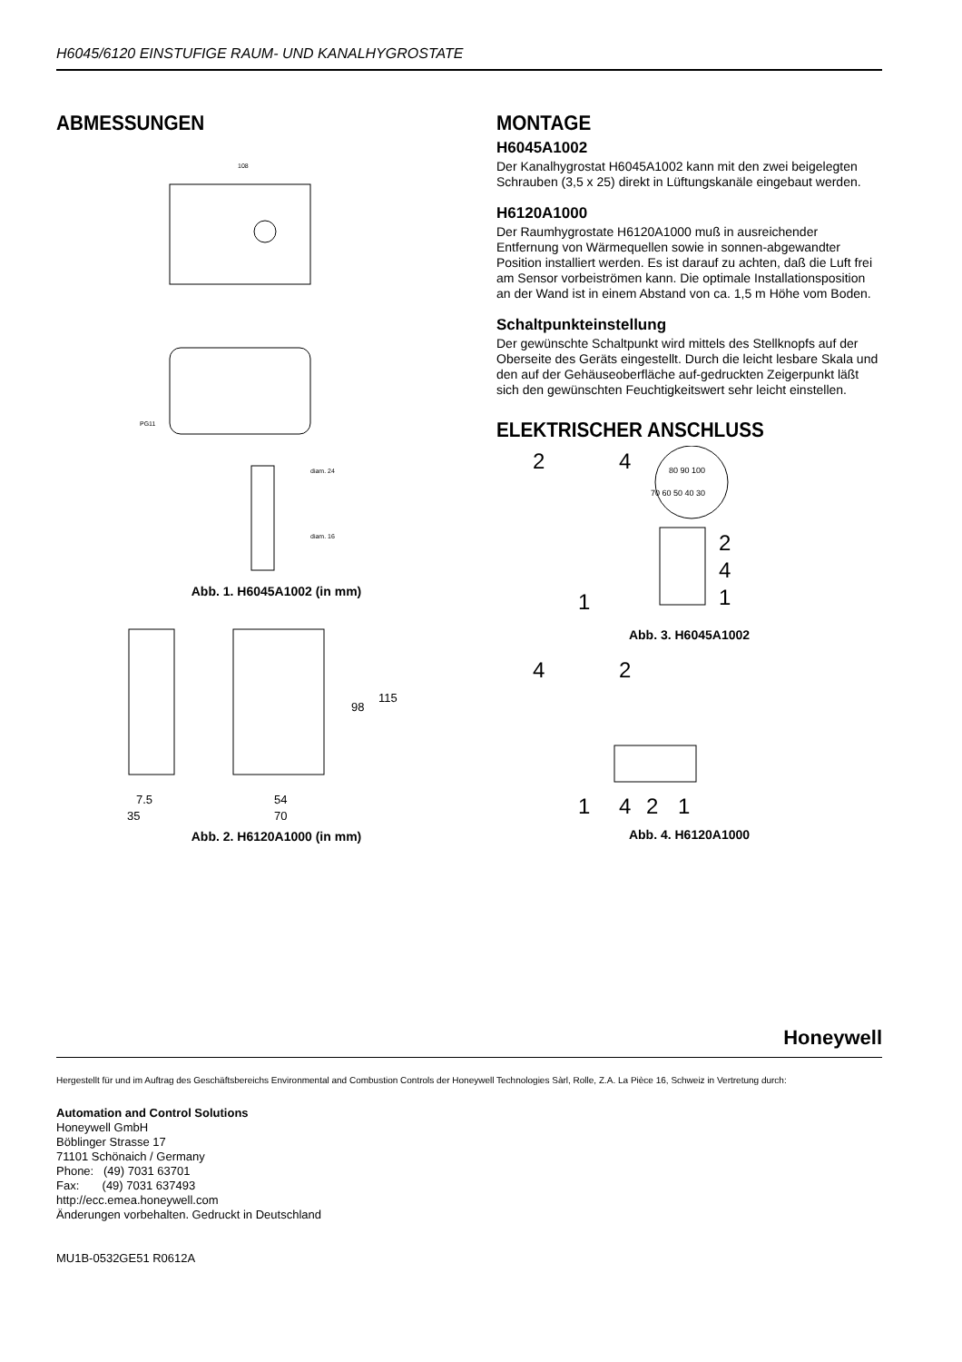H6045/6120 EINSTUFIGE RAUM- UND KANALHYGROSTATE
ABMESSUNGEN
108
PG11
diam. 24
diam. 16
Abb. 1. H6045A1002 (in mm)
98
115
7.5
35
54
70
Abb. 2. H6120A1000 (in mm)
MONTAGE
H6045A1002
Der Kanalhygrostat H6045A1002 kann mit den zwei beigelegten Schrauben (3,5 x 25) direkt in Lüftungskanäle eingebaut werden.
H6120A1000
Der Raumhygrostate H6120A1000 muß in ausreichender Entfernung von Wärmequellen sowie in sonnen-abgewandter Position installiert werden. Es ist darauf zu achten, daß die Luft frei am Sensor vorbeiströmen kann. Die optimale Installationsposition an der Wand ist in einem Abstand von ca. 1,5 m Höhe vom Boden.
Schaltpunkteinstellung
Der gewünschte Schaltpunkt wird mittels des Stellknopfs auf der Oberseite des Geräts eingestellt. Durch die leicht lesbare Skala und den auf der Gehäuseoberfläche auf-gedruckten Zeigerpunkt läßt sich den gewünschten Feuchtigkeitswert sehr leicht einstellen.
ELEKTRISCHER ANSCHLUSS
2
4
80 90 100
70 60 50 40 30
2
4
1
1
Abb. 3. H6045A1002
4
2
1
4
2
1
Abb. 4. H6120A1000
Honeywell
Hergestellt für und im Auftrag des Geschäftsbereichs Environmental and Combustion Controls der Honeywell Technologies Sàrl, Rolle, Z.A. La Pièce 16, Schweiz in Vertretung durch:
Automation and Control Solutions
Honeywell GmbH
Böblinger Strasse 17
71101 Schönaich / Germany
Phone: (49) 7031 63701
Fax: (49) 7031 637493
http://ecc.emea.honeywell.com
Änderungen vorbehalten. Gedruckt in Deutschland
MU1B-0532GE51 R0612A